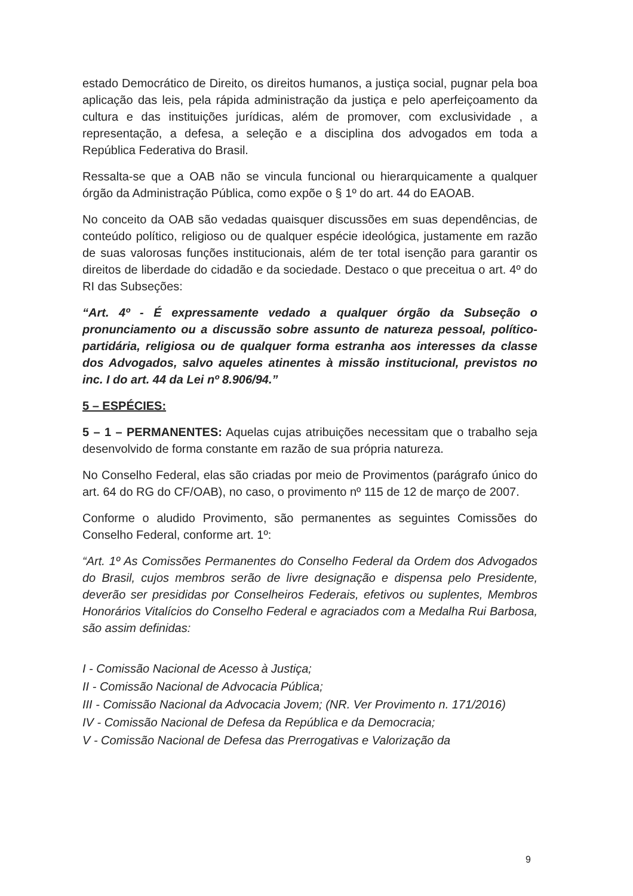estado Democrático de Direito, os direitos humanos, a justiça social, pugnar pela boa aplicação das leis, pela rápida administração da justiça e pelo aperfeiçoamento da cultura e das instituições jurídicas, além de promover, com exclusividade , a representação, a defesa, a seleção e a disciplina dos advogados em toda a República Federativa do Brasil.
Ressalta-se que a OAB não se vincula funcional ou hierarquicamente a qualquer órgão da Administração Pública, como expõe o § 1º do art. 44 do EAOAB.
No conceito da OAB são vedadas quaisquer discussões em suas dependências, de conteúdo político, religioso ou de qualquer espécie ideológica, justamente em razão de suas valorosas funções institucionais, além de ter total isenção para garantir os direitos de liberdade do cidadão e da sociedade. Destaco o que preceitua o art. 4º do RI das Subseções:
“Art. 4º - É expressamente vedado a qualquer órgão da Subseção o pronunciamento ou a discussão sobre assunto de natureza pessoal, político-partidária, religiosa ou de qualquer forma estranha aos interesses da classe dos Advogados, salvo aqueles atinentes à missão institucional, previstos no inc. I do art. 44 da Lei nº 8.906/94.”
5 – ESPÉCIES:
5 – 1 – PERMANENTES: Aquelas cujas atribuições necessitam que o trabalho seja desenvolvido de forma constante em razão de sua própria natureza.
No Conselho Federal, elas são criadas por meio de Provimentos (parágrafo único do art. 64 do RG do CF/OAB), no caso, o provimento nº 115 de 12 de março de 2007.
Conforme o aludido Provimento, são permanentes as seguintes Comissões do Conselho Federal, conforme art. 1º:
“Art. 1º As Comissões Permanentes do Conselho Federal da Ordem dos Advogados do Brasil, cujos membros serão de livre designação e dispensa pelo Presidente, deverão ser presididas por Conselheiros Federais, efetivos ou suplentes, Membros Honorários Vitalícios do Conselho Federal e agraciados com a Medalha Rui Barbosa, são assim definidas:
I - Comissão Nacional de Acesso à Justiça;
II - Comissão Nacional de Advocacia Pública;
III - Comissão Nacional da Advocacia Jovem; (NR. Ver Provimento n. 171/2016)
IV - Comissão Nacional de Defesa da República e da Democracia;
V - Comissão Nacional de Defesa das Prerrogativas e Valorização da
9